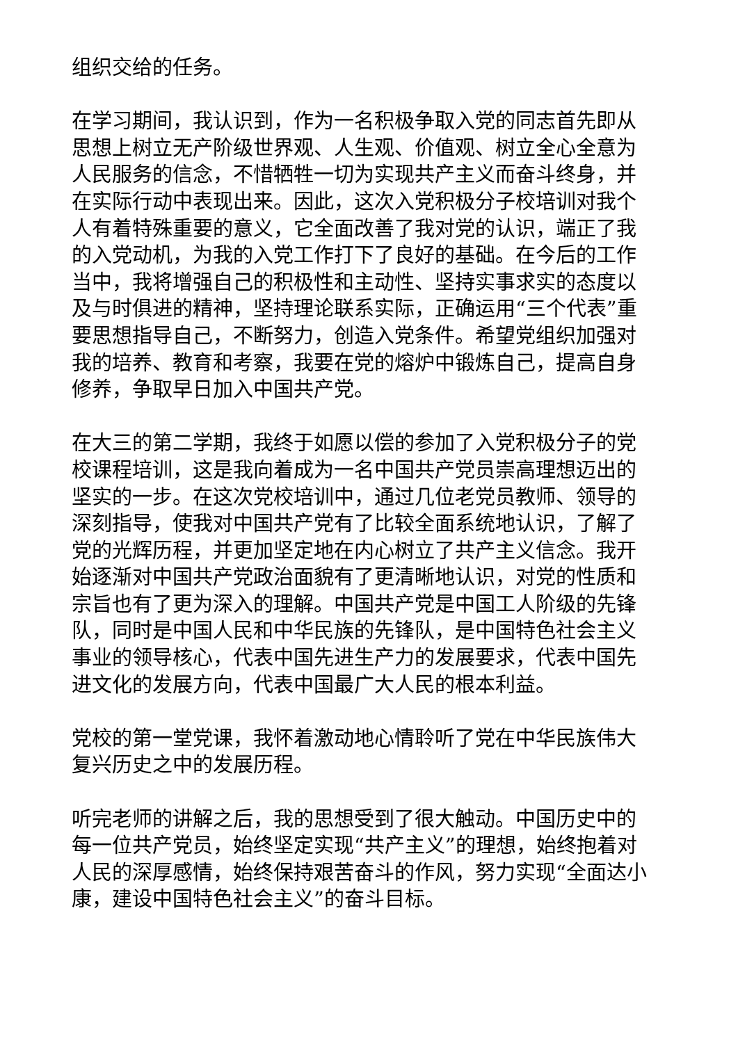组织交给的任务。
在学习期间，我认识到，作为一名积极争取入党的同志首先即从思想上树立无产阶级世界观、人生观、价值观、树立全心全意为人民服务的信念，不惜牺牲一切为实现共产主义而奋斗终身，并在实际行动中表现出来。因此，这次入党积极分子校培训对我个人有着特殊重要的意义，它全面改善了我对党的认识，端正了我的入党动机，为我的入党工作打下了良好的基础。在今后的工作当中，我将增强自己的积极性和主动性、坚持实事求实的态度以及与时俱进的精神，坚持理论联系实际，正确运用“三个代表”重要思想指导自己，不断努力，创造入党条件。希望党组织加强对我的培养、教育和考察，我要在党的熔炉中锻炼自己，提高自身修养，争取早日加入中国共产党。
在大三的第二学期，我终于如愿以偿的参加了入党积极分子的党校课程培训，这是我向着成为一名中国共产党员崇高理想迈出的坚实的一步。在这次党校培训中，通过几位老党员教师、领导的深刻指导，使我对中国共产党有了比较全面系统地认识，了解了党的光辉历程，并更加坚定地在内心树立了共产主义信念。我开始逐渐对中国共产党政治面貌有了更清晰地认识，对党的性质和宗旨也有了更为深入的理解。中国共产党是中国工人阶级的先锋队，同时是中国人民和中华民族的先锋队，是中国特色社会主义事业的领导核心，代表中国先进生产力的发展要求，代表中国先进文化的发展方向，代表中国最广大人民的根本利益。
党校的第一堂党课，我怀着激动地心情聆听了党在中华民族伟大复兴历史之中的发展历程。
听完老师的讲解之后，我的思想受到了很大触动。中国历史中的每一位共产党员，始终坚定实现“共产主义”的理想，始终抱着对人民的深厚感情，始终保持艰苦奋斗的作风，努力实现“全面达小康，建设中国特色社会主义”的奋斗目标。